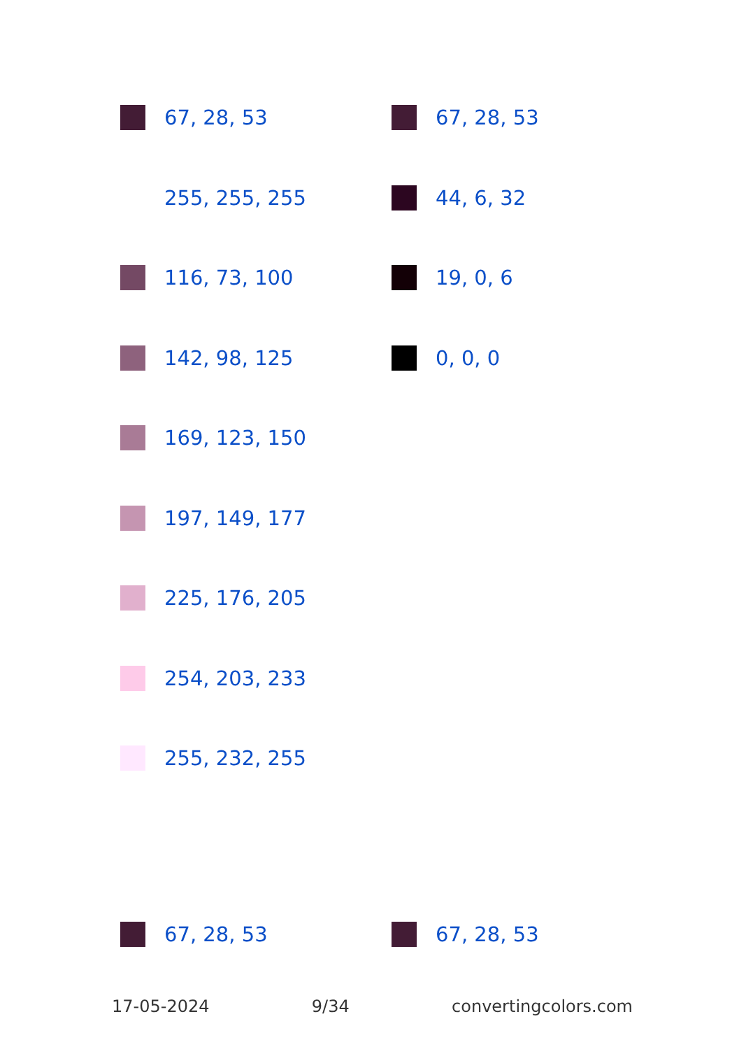67, 28, 53
255, 255, 255
116, 73, 100
142, 98, 125
169, 123, 150
197, 149, 177
225, 176, 205
254, 203, 233
255, 232, 255
67, 28, 53
44, 6, 32
19, 0, 6
0, 0, 0
67, 28, 53 67, 28, 53
17-05-2024 9/34 convertingcolors.com